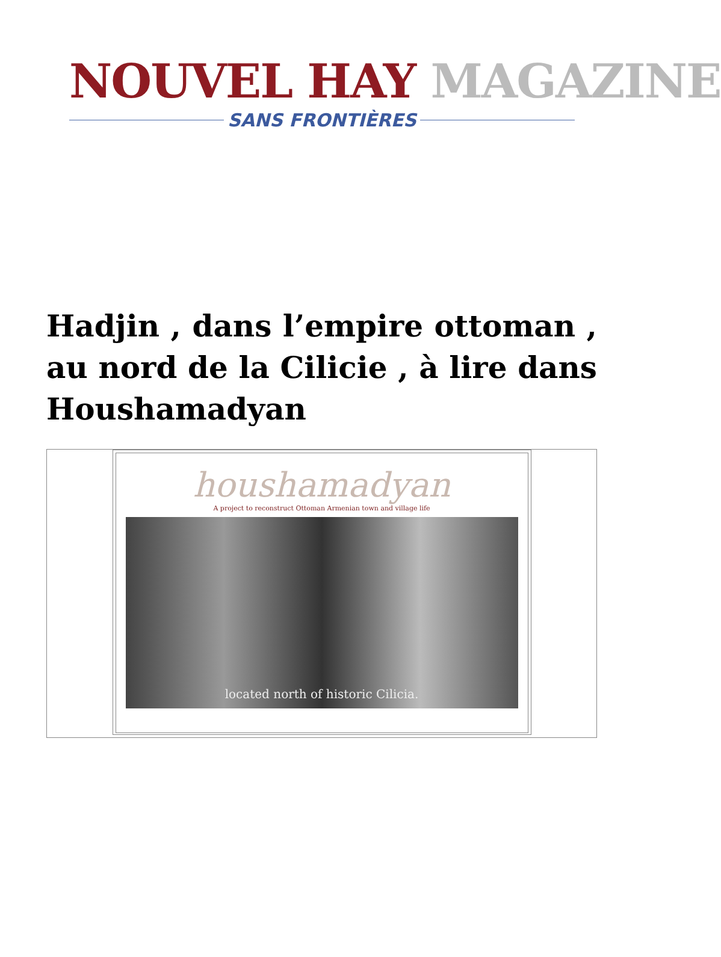NOUVEL HAY MAGAZINE
SANS FRONTIÈRES
Hadjin , dans l’empire ottoman , au nord de la Cilicie , à lire dans Houshamadyan
houshamadyan
A project to reconstruct Ottoman Armenian town and village life
located north of historic Cilicia.